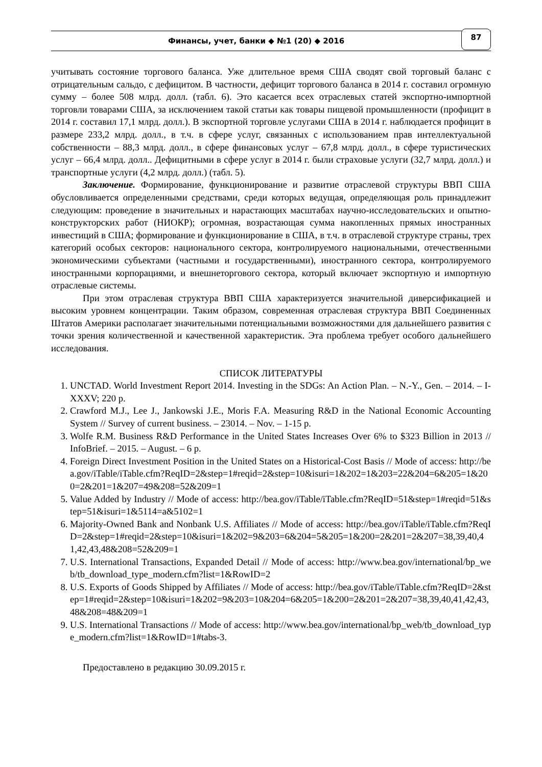Финансы, учет, банки ◆ №1 (20) ◆ 2016
87
учитывать состояние торгового баланса. Уже длительное время США сводят свой торговый баланс с отрицательным сальдо, с дефицитом. В частности, дефицит торгового баланса в 2014 г. составил огромную сумму – более 508 млрд. долл. (табл. 6). Это касается всех отраслевых статей экспортно-импортной торговли товарами США, за исключением такой статьи как товары пищевой промышленности (профицит в 2014 г. составил 17,1 млрд. долл.). В экспортной торговле услугами США в 2014 г. наблюдается профицит в размере 233,2 млрд. долл., в т.ч. в сфере услуг, связанных с использованием прав интеллектуальной собственности – 88,3 млрд. долл., в сфере финансовых услуг – 67,8 млрд. долл., в сфере туристических услуг – 66,4 млрд. долл.. Дефицитными в сфере услуг в 2014 г. были страховые услуги (32,7 млрд. долл.) и транспортные услуги (4,2 млрд. долл.) (табл. 5).
Заключение. Формирование, функционирование и развитие отраслевой структуры ВВП США обусловливается определенными средствами, среди которых ведущая, определяющая роль принадлежит следующим: проведение в значительных и нарастающих масштабах научно-исследовательских и опытно-конструкторских работ (НИОКР); огромная, возрастающая сумма накопленных прямых иностранных инвестиций в США; формирование и функционирование в США, в т.ч. в отраслевой структуре страны, трех категорий особых секторов: национального сектора, контролируемого национальными, отечественными экономическими субъектами (частными и государственными), иностранного сектора, контролируемого иностранными корпорациями, и внешнеторгового сектора, который включает экспортную и импортную отраслевые системы.
При этом отраслевая структура ВВП США характеризуется значительной диверсификацией и высоким уровнем концентрации. Таким образом, современная отраслевая структура ВВП Соединенных Штатов Америки располагает значительными потенциальными возможностями для дальнейшего развития с точки зрения количественной и качественной характеристик. Эта проблема требует особого дальнейшего исследования.
СПИСОК ЛИТЕРАТУРЫ
1. UNCTAD. World Investment Report 2014. Investing in the SDGs: An Action Plan. – N.-Y., Gen. – 2014. – I-XXXV; 220 p.
2. Crawford M.J., Lee J., Jankowski J.E., Moris F.A. Measuring R&D in the National Economic Accounting System // Survey of current business. – 23014. – Nov. – 1-15 p.
3. Wolfe R.M. Business R&D Performance in the United States Increases Over 6% to $323 Billion in 2013 // InfoBrief. – 2015. – August. – 6 p.
4. Foreign Direct Investment Position in the United States on a Historical-Cost Basis // Mode of access: http://bea.gov/iTable/iTable.cfm?ReqID=2&step=1#reqid=2&step=10&isuri=1&202=1&203=22&204=6&205=1&200=2&201=1&207=49&208=52&209=1
5. Value Added by Industry // Mode of access: http://bea.gov/iTable/iTable.cfm?ReqID=51&step=1#reqid=51&step=51&isuri=1&5114=a&5102=1
6. Majority-Owned Bank and Nonbank U.S. Affiliates // Mode of access: http://bea.gov/iTable/iTable.cfm?ReqID=2&step=1#reqid=2&step=10&isuri=1&202=9&203=6&204=5&205=1&200=2&201=2&207=38,39,40,41,42,43,48&208=52&209=1
7. U.S. International Transactions, Expanded Detail // Mode of access: http://www.bea.gov/international/bp_web/tb_download_type_modern.cfm?list=1&RowID=2
8. U.S. Exports of Goods Shipped by Affiliates // Mode of access: http://bea.gov/iTable/iTable.cfm?ReqID=2&step=1#reqid=2&step=10&isuri=1&202=9&203=10&204=6&205=1&200=2&201=2&207=38,39,40,41,42,43,48&208=48&209=1
9. U.S. International Transactions // Mode of access: http://www.bea.gov/international/bp_web/tb_download_type_modern.cfm?list=1&RowID=1#tabs-3.
Предоставлено в редакцию 30.09.2015 г.